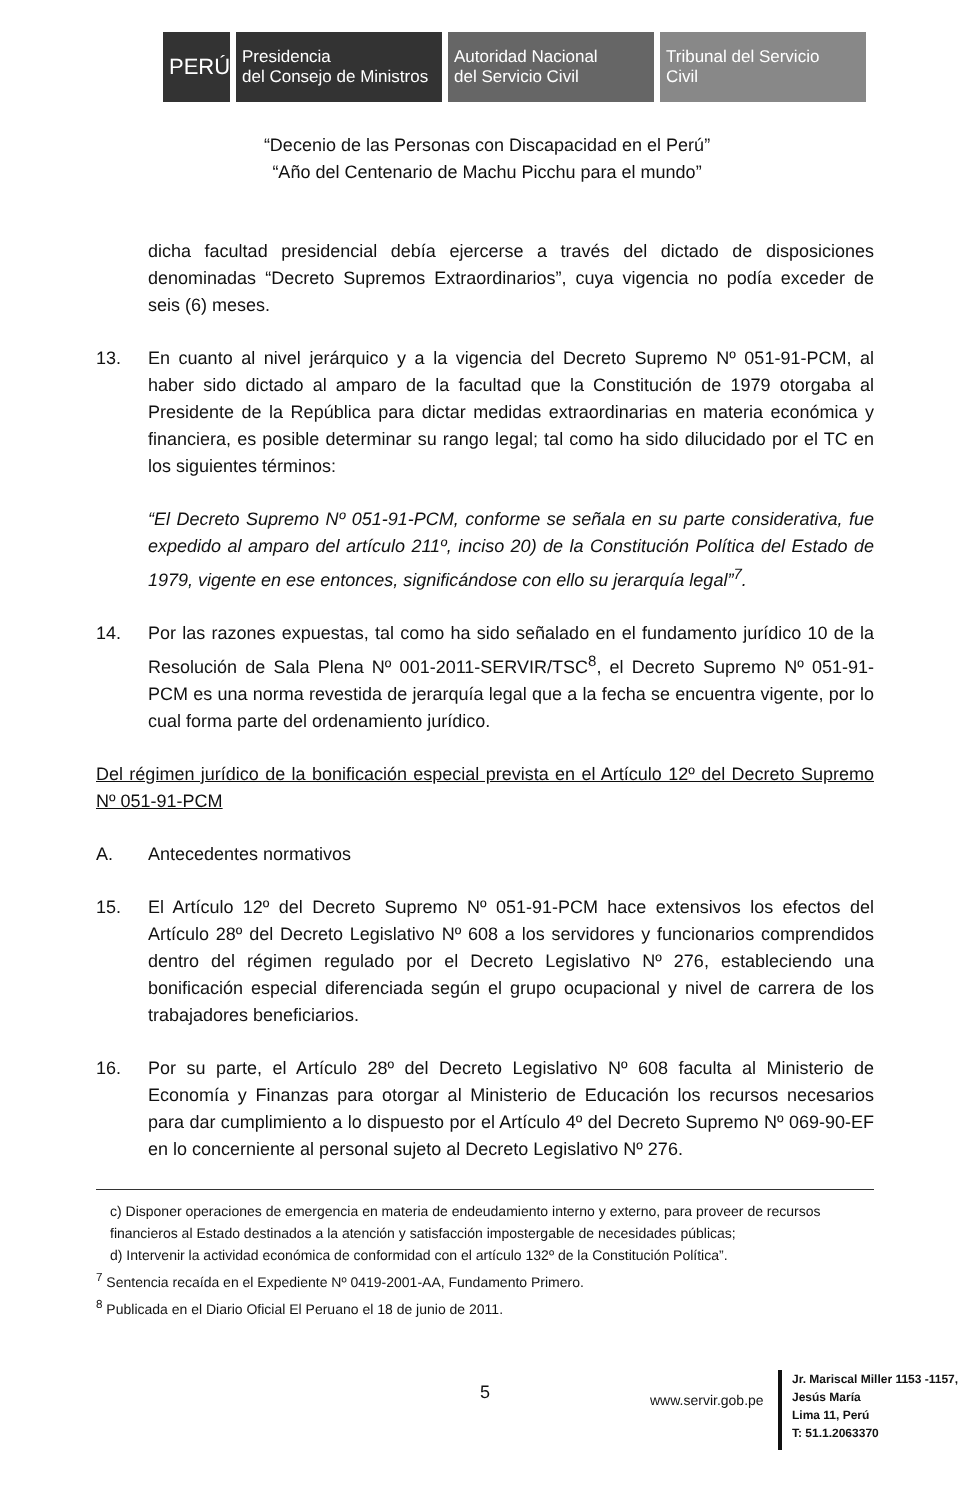PERÚ
Presidencia
del Consejo de Ministros
Autoridad Nacional
del Servicio Civil
Tribunal del Servicio
Civil
“Decenio de las Personas con Discapacidad en el Perú”
“Año del Centenario de Machu Picchu para el mundo”
dicha facultad presidencial debía ejercerse a través del dictado de disposiciones denominadas “Decreto Supremos Extraordinarios”, cuya vigencia no podía exceder de seis (6) meses.
13. En cuanto al nivel jerárquico y a la vigencia del Decreto Supremo Nº 051-91-PCM, al haber sido dictado al amparo de la facultad que la Constitución de 1979 otorgaba al Presidente de la República para dictar medidas extraordinarias en materia económica y financiera, es posible determinar su rango legal; tal como ha sido dilucidado por el TC en los siguientes términos:
“El Decreto Supremo Nº 051-91-PCM, conforme se señala en su parte considerativa, fue expedido al amparo del artículo 211º, inciso 20) de la Constitución Política del Estado de 1979, vigente en ese entonces, significándose con ello su jerarquía legal”<sup>7</sup>.
14. Por las razones expuestas, tal como ha sido señalado en el fundamento jurídico 10 de la Resolución de Sala Plena Nº 001-2011-SERVIR/TSC<sup>8</sup>, el Decreto Supremo Nº 051-91-PCM es una norma revestida de jerarquía legal que a la fecha se encuentra vigente, por lo cual forma parte del ordenamiento jurídico.
Del régimen jurídico de la bonificación especial prevista en el Artículo 12º del Decreto Supremo Nº 051-91-PCM
A. Antecedentes normativos
15. El Artículo 12º del Decreto Supremo Nº 051-91-PCM hace extensivos los efectos del Artículo 28º del Decreto Legislativo Nº 608 a los servidores y funcionarios comprendidos dentro del régimen regulado por el Decreto Legislativo Nº 276, estableciendo una bonificación especial diferenciada según el grupo ocupacional y nivel de carrera de los trabajadores beneficiarios.
16. Por su parte, el Artículo 28º del Decreto Legislativo Nº 608 faculta al Ministerio de Economía y Finanzas para otorgar al Ministerio de Educación los recursos necesarios para dar cumplimiento a lo dispuesto por el Artículo 4º del Decreto Supremo Nº 069-90-EF en lo concerniente al personal sujeto al Decreto Legislativo Nº 276.
c) Disponer operaciones de emergencia en materia de endeudamiento interno y externo, para proveer de recursos financieros al Estado destinados a la atención y satisfacción impostergable de necesidades públicas;
d) Intervenir la actividad económica de conformidad con el artículo 132º de la Constitución Política”.
<sup>7</sup> Sentencia recaída en el Expediente Nº 0419-2001-AA, Fundamento Primero.
<sup>8</sup> Publicada en el Diario Oficial El Peruano el 18 de junio de 2011.
5 www.servir.gob.pe
Jr. Mariscal Miller 1153 -1157,
Jesús María
Lima 11, Perú
T: 51.1.2063370